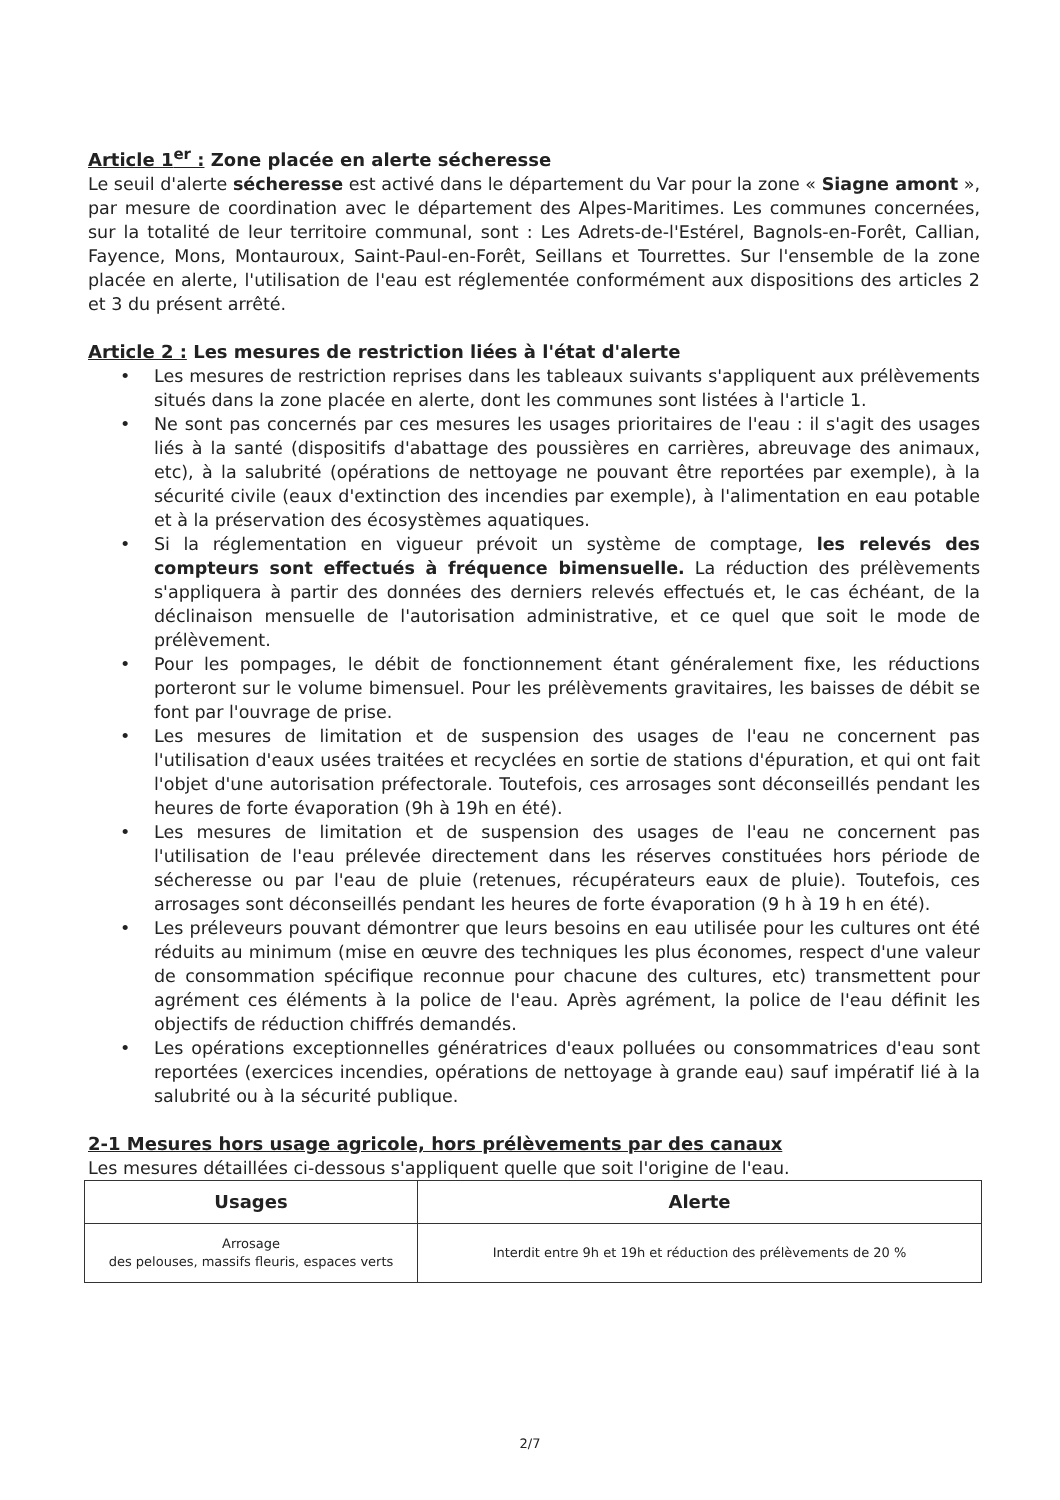Article 1<sup>er</sup> : Zone placée en alerte sécheresse
Le seuil d'alerte sécheresse est activé dans le département du Var pour la zone « Siagne amont », par mesure de coordination avec le département des Alpes-Maritimes. Les communes concernées, sur la totalité de leur territoire communal, sont : Les Adrets-de-l'Estérel, Bagnols-en-Forêt, Callian, Fayence, Mons, Montauroux, Saint-Paul-en-Forêt, Seillans et Tourrettes. Sur l'ensemble de la zone placée en alerte, l'utilisation de l'eau est réglementée conformément aux dispositions des articles 2 et 3 du présent arrêté.
Article 2 : Les mesures de restriction liées à l'état d'alerte
• Les mesures de restriction reprises dans les tableaux suivants s'appliquent aux prélèvements situés dans la zone placée en alerte, dont les communes sont listées à l'article 1.
• Ne sont pas concernés par ces mesures les usages prioritaires de l'eau : il s'agit des usages liés à la santé (dispositifs d'abattage des poussières en carrières, abreuvage des animaux, etc), à la salubrité (opérations de nettoyage ne pouvant être reportées par exemple), à la sécurité civile (eaux d'extinction des incendies par exemple), à l'alimentation en eau potable et à la préservation des écosystèmes aquatiques.
• Si la réglementation en vigueur prévoit un système de comptage, les relevés des compteurs sont effectués à fréquence bimensuelle. La réduction des prélèvements s'appliquera à partir des données des derniers relevés effectués et, le cas échéant, de la déclinaison mensuelle de l'autorisation administrative, et ce quel que soit le mode de prélèvement.
• Pour les pompages, le débit de fonctionnement étant généralement fixe, les réductions porteront sur le volume bimensuel. Pour les prélèvements gravitaires, les baisses de débit se font par l'ouvrage de prise.
• Les mesures de limitation et de suspension des usages de l'eau ne concernent pas l'utilisation d'eaux usées traitées et recyclées en sortie de stations d'épuration, et qui ont fait l'objet d'une autorisation préfectorale. Toutefois, ces arrosages sont déconseillés pendant les heures de forte évaporation (9h à 19h en été).
• Les mesures de limitation et de suspension des usages de l'eau ne concernent pas l'utilisation de l'eau prélevée directement dans les réserves constituées hors période de sécheresse ou par l'eau de pluie (retenues, récupérateurs eaux de pluie). Toutefois, ces arrosages sont déconseillés pendant les heures de forte évaporation (9 h à 19 h en été).
• Les préleveurs pouvant démontrer que leurs besoins en eau utilisée pour les cultures ont été réduits au minimum (mise en œuvre des techniques les plus économes, respect d'une valeur de consommation spécifique reconnue pour chacune des cultures, etc) transmettent pour agrément ces éléments à la police de l'eau. Après agrément, la police de l'eau définit les objectifs de réduction chiffrés demandés.
• Les opérations exceptionnelles génératrices d'eaux polluées ou consommatrices d'eau sont reportées (exercices incendies, opérations de nettoyage à grande eau) sauf impératif lié à la salubrité ou à la sécurité publique.
2-1 Mesures hors usage agricole, hors prélèvements par des canaux
Les mesures détaillées ci-dessous s'appliquent quelle que soit l'origine de l'eau.
| Usages | Alerte |
| --- | --- |
| Arrosage des pelouses, massifs fleuris, espaces verts | Interdit entre 9h et 19h et réduction des prélèvements de 20 % |
2/7